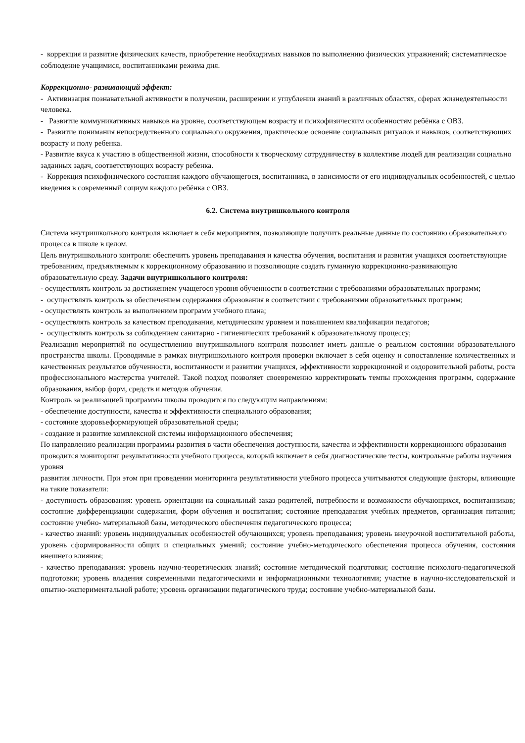- коррекция и развитие физических качеств, приобретение необходимых навыков по выполнению физических упражнений; систематическое соблюдение учащимися, воспитанниками режима дня.
Коррекционно- развивающий эффект:
- Активизация познавательной активности в получении, расширении и углублении знаний в различных областях, сферах жизнедеятельности человека.
- Развитие коммуникативных навыков на уровне, соответствующем возрасту и психофизическим особенностям ребёнка с ОВЗ.
- Развитие понимания непосредственного социального окружения, практическое освоение социальных ритуалов и навыков, соответствующих возрасту и полу ребенка.
- Развитие вкуса к участию в общественной жизни, способности к творческому сотрудничеству в коллективе людей для реализации социально заданных задач, соответствующих возрасту ребенка.
- Коррекция психофизического состояния каждого обучающегося, воспитанника, в зависимости от его индивидуальных особенностей, с целью введения в современный социум каждого ребёнка с ОВЗ.
6.2. Система внутришкольного контроля
Система внутришкольного контроля включает в себя мероприятия, позволяющие получить реальные данные по состоянию образовательного процесса в школе в целом.
Цель внутришкольного контроля: обеспечить уровень преподавания и качества обучения, воспитания и развития учащихся соответствующие требованиям, предъявляемым к коррекционному образованию и позволяющие создать гуманную коррекционно-развивающую образовательную среду. Задачи внутришкольного контроля:
- осуществлять контроль за достижением учащегося уровня обученности в соответствии с требованиями образовательных программ;
- осуществлять контроль за обеспечением содержания образования в соответствии с требованиями образовательных программ;
- осуществлять контроль за выполнением программ учебного плана;
- осуществлять контроль за качеством преподавания, методическим уровнем и повышением квалификации педагогов;
- осуществлять контроль за соблюдением санитарно - гигиенических требований к образовательному процессу;
Реализация мероприятий по осуществлению внутришкольного контроля позволяет иметь данные о реальном состоянии образовательного пространства школы. Проводимые в рамках внутришкольного контроля проверки включает в себя оценку и сопоставление количественных и качественных результатов обученности, воспитанности и развитии учащихся, эффективности коррекционной и оздоровительной работы, роста профессионального мастерства учителей. Такой подход позволяет своевременно корректировать темпы прохождения программ, содержание образования, выбор форм, средств и методов обучения.
Контроль за реализацией программы школы проводится по следующим направлениям:
- обеспечение доступности, качества и эффективности специального образования;
- состояние здоровьеформирующей образовательной среды;
- создание и развитие комплексной системы информационного обеспечения;
По направлению реализации программы развития в части обеспечения доступности, качества и эффективности коррекционного образования проводится мониторинг результативности учебного процесса, который включает в себя диагностические тесты, контрольные работы изучения уровня
развития личности. При этом при проведении мониторинга результативности учебного процесса учитываются следующие факторы, влияющие на такие показатели:
- доступность образования: уровень ориентации на социальный заказ родителей, потребности и возможности обучающихся, воспитанников; состояние дифференциации содержания, форм обучения и воспитания; состояние преподавания учебных предметов, организация питания; состояние учебно- материальной базы, методического обеспечения педагогического процесса;
- качество знаний: уровень индивидуальных особенностей обучающихся; уровень преподавания; уровень внеурочной воспитательной работы, уровень сформированности общих и специальных умений; состояние учебно-методического обеспечения процесса обучения, состояния внешнего влияния;
- качество преподавания: уровень научно-теоретических знаний; состояние методической подготовки; состояние психолого-педагогической подготовки; уровень владения современными педагогическими и информационными технологиями; участие в научно-исследовательской и опытно-экспериментальной работе; уровень организации педагогического труда; состояние учебно-материальной базы.